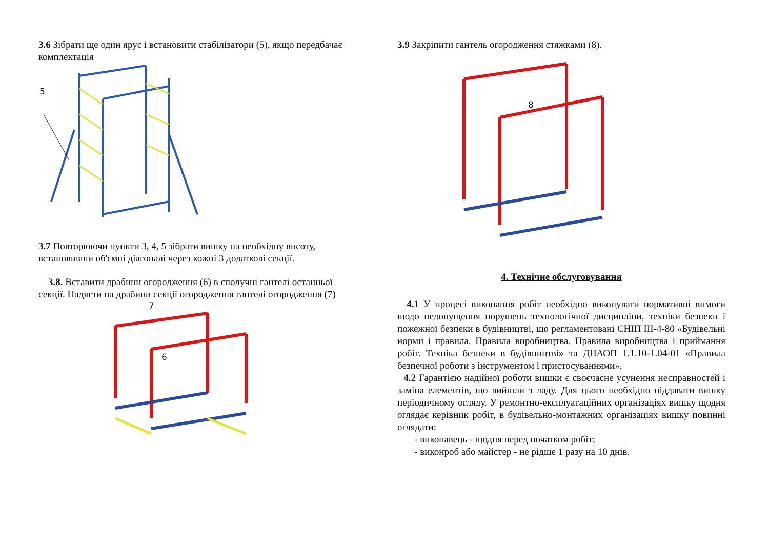3.6 Зібрати ще один ярус і встановити стабілізатори (5), якщо передбачає комплектація
5
3.7 Повторюючи пункти 3, 4, 5 зібрати вишку на необхідну висоту, встановивши об'ємні діагоналі через кожні 3 додаткові секції.
3.8. Вставити драбини огородження (6) в сполучні гантелі останньої секції. Надягти на драбини секції огородження гантелі огородження (7)
7
6
3.9 Закріпити гантель огородження стяжками (8).
8
4. Технічне обслуговування
4.1 У процесі виконання робіт необхідно виконувати нормативні вимоги щодо недопущення порушень технологічної дисципліни, техніки безпеки і пожежної безпеки в будівництві, що регламентовані СНІП III-4-80 «Будівельні норми і правила. Правила виробництва. Правила виробництва і приймання робіт. Техніка безпеки в будівництві» та ДНАОП 1.1.10-1.04-01 «Правила безпечної роботи з інструментом і пристосуваннями».
4.2 Гарантією надійної роботи вишки є своєчасне усунення несправностей і заміна елементів, що вийшли з ладу. Для цього необхідно піддавати вишку періодичному огляду. У ремонтно-експлуатаційних організаціях вишку щодня оглядає керівник робіт, в будівельно-монтажних організаціях вишку повинні оглядати:
- виконавець - щодня перед початком робіт;
- виконроб або майстер - не рідше 1 разу на 10 днів.